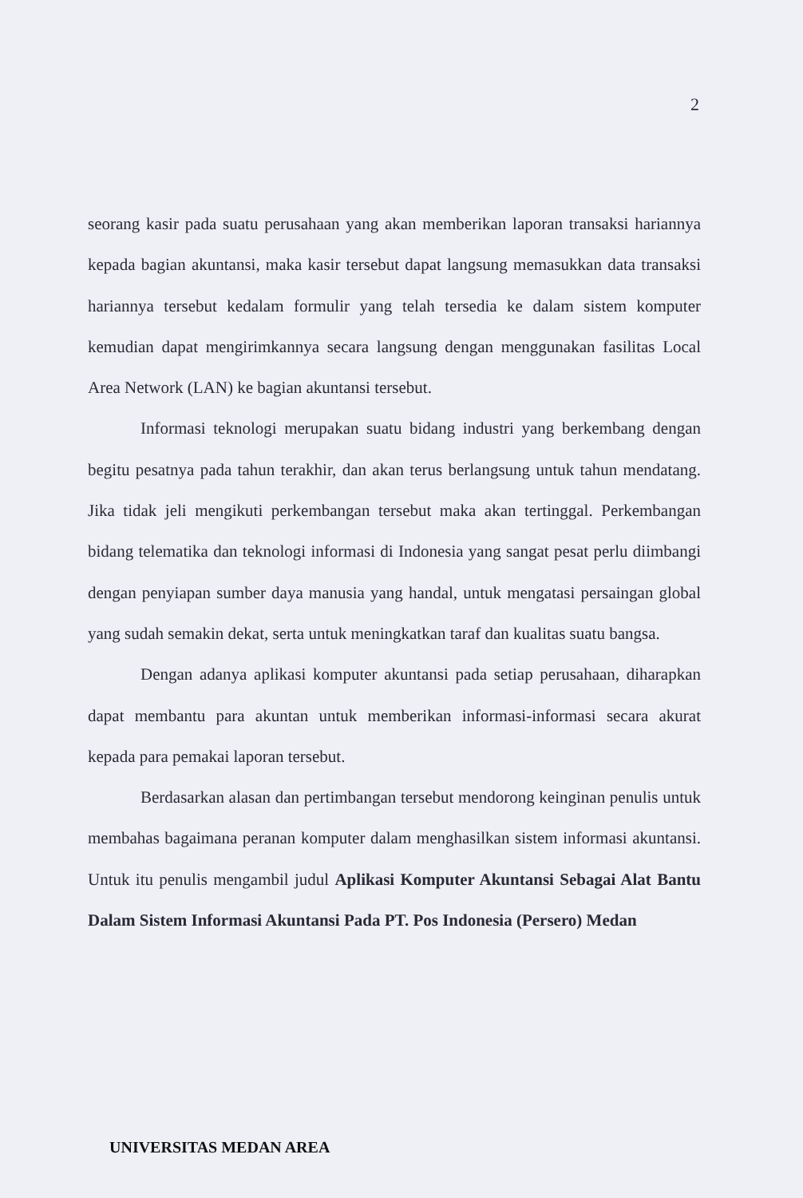2
seorang kasir pada suatu perusahaan yang akan memberikan laporan transaksi hariannya kepada bagian akuntansi, maka kasir tersebut dapat langsung memasukkan data transaksi hariannya tersebut kedalam formulir yang telah tersedia ke dalam sistem komputer kemudian dapat mengirimkannya secara langsung dengan menggunakan fasilitas Local Area Network (LAN) ke bagian akuntansi tersebut.
Informasi teknologi merupakan suatu bidang industri yang berkembang dengan begitu pesatnya pada tahun terakhir, dan akan terus berlangsung untuk tahun mendatang. Jika tidak jeli mengikuti perkembangan tersebut maka akan tertinggal. Perkembangan bidang telematika dan teknologi informasi di Indonesia yang sangat pesat perlu diimbangi dengan penyiapan sumber daya manusia yang handal, untuk mengatasi persaingan global yang sudah semakin dekat, serta untuk meningkatkan taraf dan kualitas suatu bangsa.
Dengan adanya aplikasi komputer akuntansi pada setiap perusahaan, diharapkan dapat membantu para akuntan untuk memberikan informasi-informasi secara akurat kepada para pemakai laporan tersebut.
Berdasarkan alasan dan pertimbangan tersebut mendorong keinginan penulis untuk membahas bagaimana peranan komputer dalam menghasilkan sistem informasi akuntansi. Untuk itu penulis mengambil judul Aplikasi Komputer Akuntansi Sebagai Alat Bantu Dalam Sistem Informasi Akuntansi Pada PT. Pos Indonesia (Persero) Medan
UNIVERSITAS MEDAN AREA